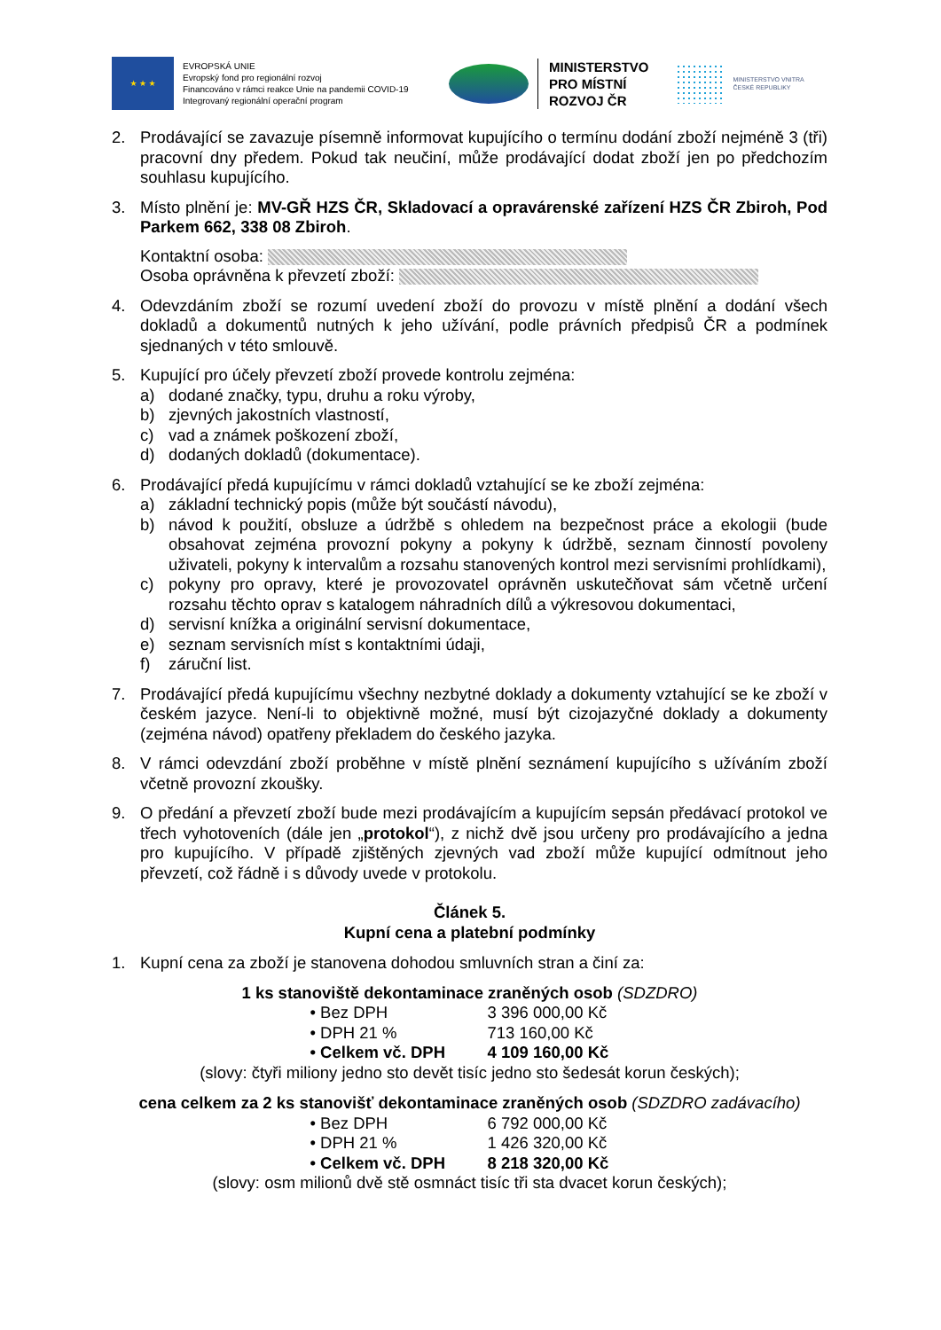★ ★ ★
EVROPSKÁ UNIE
Evropský fond pro regionální rozvoj
Financováno v rámci reakce Unie na pandemii COVID-19
Integrovaný regionální operační program
MINISTERSTVO
PRO MÍSTNÍ
ROZVOJ ČR
MINISTERSTVO VNITRA
ČESKÉ REPUBLIKY
2. Prodávající se zavazuje písemně informovat kupujícího o termínu dodání zboží nejméně 3 (tři) pracovní dny předem. Pokud tak neučiní, může prodávající dodat zboží jen po předchozím souhlasu kupujícího.
3. Místo plnění je: MV-GŘ HZS ČR, Skladovací a opravárenské zařízení HZS ČR Zbiroh, Pod Parkem 662, 338 08 Zbiroh.
Kontaktní osoba:
Osoba oprávněna k převzetí zboží:
4. Odevzdáním zboží se rozumí uvedení zboží do provozu v místě plnění a dodání všech dokladů a dokumentů nutných k jeho užívání, podle právních předpisů ČR a podmínek sjednaných v této smlouvě.
5. Kupující pro účely převzetí zboží provede kontrolu zejména:
a) dodané značky, typu, druhu a roku výroby,
b) zjevných jakostních vlastností,
c) vad a známek poškození zboží,
d) dodaných dokladů (dokumentace).
6. Prodávající předá kupujícímu v rámci dokladů vztahující se ke zboží zejména:
a) základní technický popis (může být součástí návodu),
b) návod k použití, obsluze a údržbě s ohledem na bezpečnost práce a ekologii (bude obsahovat zejména provozní pokyny a pokyny k údržbě, seznam činností povoleny uživateli, pokyny k intervalům a rozsahu stanovených kontrol mezi servisními prohlídkami),
c) pokyny pro opravy, které je provozovatel oprávněn uskutečňovat sám včetně určení rozsahu těchto oprav s katalogem náhradních dílů a výkresovou dokumentaci,
d) servisní knížka a originální servisní dokumentace,
e) seznam servisních míst s kontaktními údaji,
f) záruční list.
7. Prodávající předá kupujícímu všechny nezbytné doklady a dokumenty vztahující se ke zboží v českém jazyce. Není-li to objektivně možné, musí být cizojazyčné doklady a dokumenty (zejména návod) opatřeny překladem do českého jazyka.
8. V rámci odevzdání zboží proběhne v místě plnění seznámení kupujícího s užíváním zboží včetně provozní zkoušky.
9. O předání a převzetí zboží bude mezi prodávajícím a kupujícím sepsán předávací protokol ve třech vyhotoveních (dále jen „protokol“), z nichž dvě jsou určeny pro prodávajícího a jedna pro kupujícího. V případě zjištěných zjevných vad zboží může kupující odmítnout jeho převzetí, což řádně i s důvody uvede v protokolu.
Článek 5.
Kupní cena a platební podmínky
1. Kupní cena za zboží je stanovena dohodou smluvních stran a činí za:
1 ks stanoviště dekontaminace zraněných osob (SDZDRO)
• Bez DPH 3 396 000,00 Kč
• DPH 21 % 713 160,00 Kč
• Celkem vč. DPH 4 109 160,00 Kč
(slovy: čtyři miliony jedno sto devět tisíc jedno sto šedesát korun českých);
cena celkem za 2 ks stanovišť dekontaminace zraněných osob (SDZDRO zadávacího)
• Bez DPH 6 792 000,00 Kč
• DPH 21 % 1 426 320,00 Kč
• Celkem vč. DPH 8 218 320,00 Kč
(slovy: osm milionů dvě stě osmnáct tisíc tři sta dvacet korun českých);